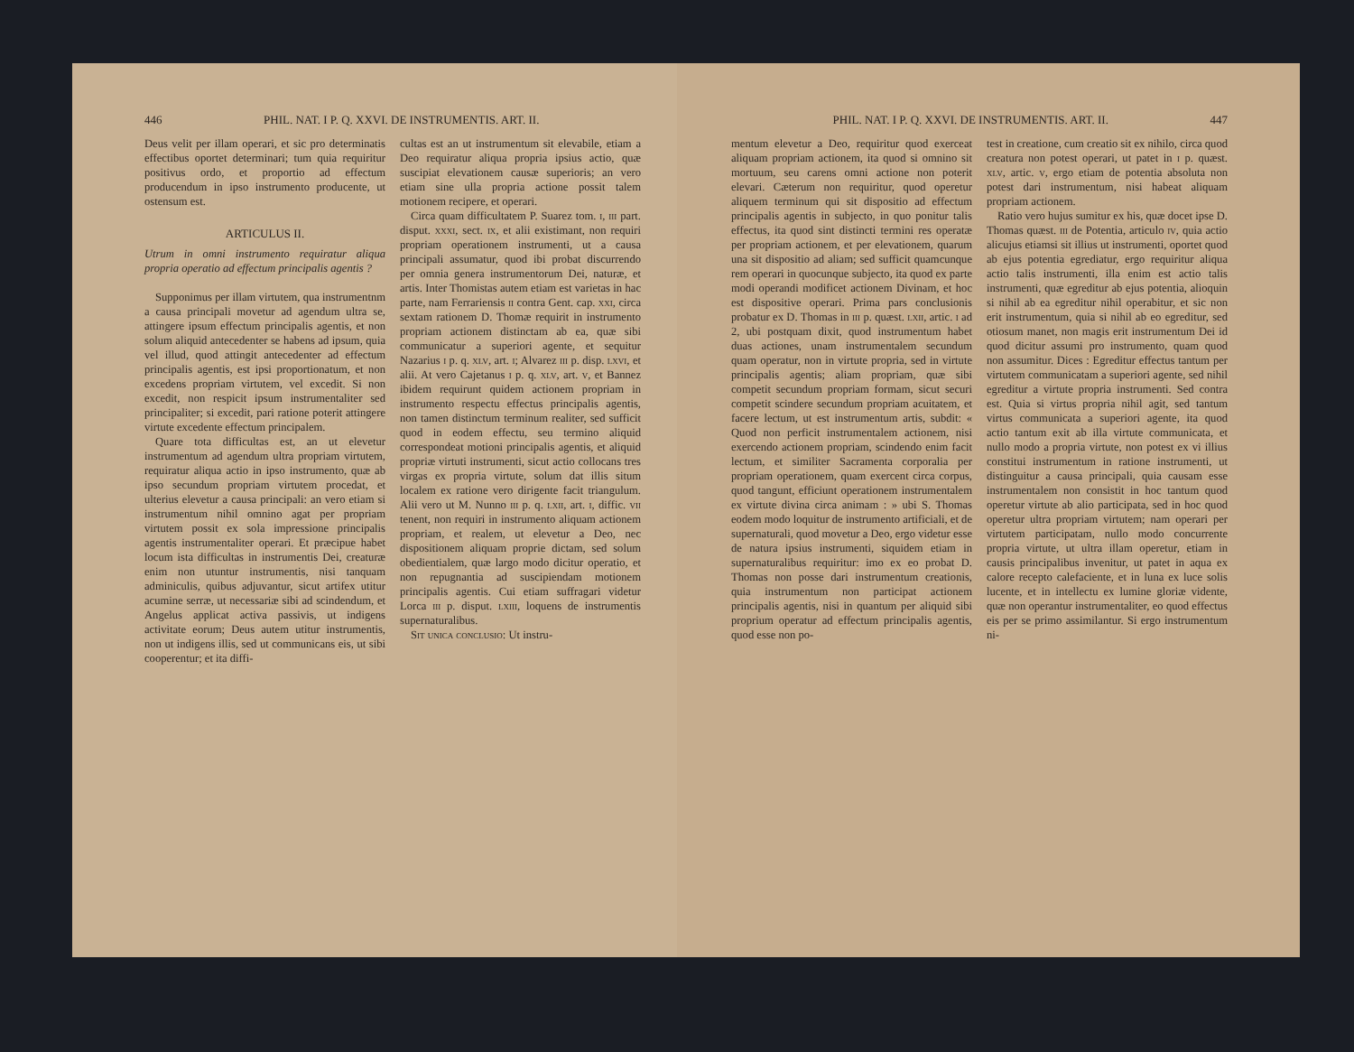446 PHIL. NAT. I P. Q. XXVI. DE INSTRUMENTIS. ART. II.
Deus velit per illam operari, et sic pro determinatis effectibus oportet determinari; tum quia requiritur positivus ordo, et proportio ad effectum producendum in ipso instrumento producente, ut ostensum est.
ARTICULUS II.
Utrum in omni instrumento requiratur aliqua propria operatio ad effectum principalis agentis ?
Supponimus per illam virtutem, qua instrumentnm a causa principali movetur ad agendum ultra se, attingere ipsum effectum principalis agentis, et non solum aliquid antecedenter se habens ad ipsum, quia vel illud, quod attingit antecedenter ad effectum principalis agentis, est ipsi proportionatum, et non excedens propriam virtutem, vel excedit. Si non excedit, non respicit ipsum instrumentaliter sed principaliter; si excedit, pari ratione poterit attingere virtute excedente effectum principalem.
Quare tota difficultas est, an ut elevetur instrumentum ad agendum ultra propriam virtutem, requiratur aliqua actio in ipso instrumento, quæ ab ipso secundum propriam virtutem procedat, et ulterius elevetur a causa principali: an vero etiam si instrumentum nihil omnino agat per propriam virtutem possit ex sola impressione principalis agentis instrumentaliter operari. Et præcipue habet locum ista difficultas in instrumentis Dei, creaturæ enim non utuntur instrumentis, nisi tanquam adminiculis, quibus adjuvantur, sicut artifex utitur acumine serræ, ut necessariæ sibi ad scindendum, et Angelus applicat activa passivis, ut indigens activitate eorum; Deus autem utitur instrumentis, non ut indigens illis, sed ut communicans eis, ut sibi cooperentur; et ita diffi-
cultas est an ut instrumentum sit elevabile, etiam a Deo requiratur aliqua propria ipsius actio, quæ suscipiat elevationem causæ superioris; an vero etiam sine ulla propria actione possit talem motionem recipere, et operari.
Circa quam difficultatem P. Suarez tom. i, iii part. disput. xxxi, sect. ix, et alii existimant, non requiri propriam operationem instrumenti, ut a causa principali assumatur, quod ibi probat discurrendo per omnia genera instrumentorum Dei, naturæ, et artis. Inter Thomistas autem etiam est varietas in hac parte, nam Ferrariensis ii contra Gent. cap. xxi, circa sextam rationem D. Thomæ requirit in instrumento propriam actionem distinctam ab ea, quæ sibi communicatur a superiori agente, et sequitur Nazarius i p. q. xlv, art. i; Alvarez iii p. disp. lxvi, et alii. At vero Cajetanus i p. q. xlv, art. v, et Bannez ibidem requirunt quidem actionem propriam in instrumento respectu effectus principalis agentis, non tamen distinctum terminum realiter, sed sufficit quod in eodem effectu, seu termino aliquid correspondeat motioni principalis agentis, et aliquid propriæ virtuti instrumenti, sicut actio collocans tres virgas ex propria virtute, solum dat illis situm localem ex ratione vero dirigente facit triangulum. Alii vero ut M. Nunno iii p. q. lxii, art. i, diffic. vii tenent, non requiri in instrumento aliquam actionem propriam, et realem, ut elevetur a Deo, nec dispositionem aliquam proprie dictam, sed solum obedientialem, quæ largo modo dicitur operatio, et non repugnantia ad suscipiendam motionem principalis agentis. Cui etiam suffragari videtur Lorca iii p. disput. lxiii, loquens de instrumentis supernaturalibus.
Sit unica conclusio: Ut instru-
PHIL. NAT. I P. Q. XXVI. DE INSTRUMENTIS. ART. II. 447
mentum elevetur a Deo, requiritur quod exerceat aliquam propriam actionem, ita quod si omnino sit mortuum, seu carens omni actione non poterit elevari. Cæterum non requiritur, quod operetur aliquem terminum qui sit dispositio ad effectum principalis agentis in subjecto, in quo ponitur talis effectus, ita quod sint distincti termini res operatæ per propriam actionem, et per elevationem, quarum una sit dispositio ad aliam; sed sufficit quamcunque rem operari in quocunque subjecto, ita quod ex parte modi operandi modificet actionem Divinam, et hoc est dispositive operari. Prima pars conclusionis probatur ex D. Thomas in iii p. quæst. lxii, artic. i ad 2, ubi postquam dixit, quod instrumentum habet duas actiones, unam instrumentalem secundum quam operatur, non in virtute propria, sed in virtute principalis agentis; aliam propriam, quæ sibi competit secundum propriam formam, sicut securi competit scindere secundum propriam acuitatem, et facere lectum, ut est instrumentum artis, subdit: « Quod non perficit instrumentalem actionem, nisi exercendo actionem propriam, scindendo enim facit lectum, et similiter Sacramenta corporalia per propriam operationem, quam exercent circa corpus, quod tangunt, efficiunt operationem instrumentalem ex virtute divina circa animam : » ubi S. Thomas eodem modo loquitur de instrumento artificiali, et de supernaturali, quod movetur a Deo, ergo videtur esse de natura ipsius instrumenti, siquidem etiam in supernaturalibus requiritur: imo ex eo probat D. Thomas non posse dari instrumentum creationis, quia instrumentum non participat actionem principalis agentis, nisi in quantum per aliquid sibi proprium operatur ad effectum principalis agentis, quod esse non po-
test in creatione, cum creatio sit ex nihilo, circa quod creatura non potest operari, ut patet in i p. quæst. xlv, artic. v, ergo etiam de potentia absoluta non potest dari instrumentum, nisi habeat aliquam propriam actionem.
Ratio vero hujus sumitur ex his, quæ docet ipse D. Thomas quæst. iii de Potentia, articulo iv, quia actio alicujus etiamsi sit illius ut instrumenti, oportet quod ab ejus potentia egrediatur, ergo requiritur aliqua actio talis instrumenti, illa enim est actio talis instrumenti, quæ egreditur ab ejus potentia, alioquin si nihil ab ea egreditur nihil operabitur, et sic non erit instrumentum, quia si nihil ab eo egreditur, sed otiosum manet, non magis erit instrumentum Dei id quod dicitur assumi pro instrumento, quam quod non assumitur. Dices : Egreditur effectus tantum per virtutem communicatam a superiori agente, sed nihil egreditur a virtute propria instrumenti. Sed contra est. Quia si virtus propria nihil agit, sed tantum virtus communicata a superiori agente, ita quod actio tantum exit ab illa virtute communicata, et nullo modo a propria virtute, non potest ex vi illius constitui instrumentum in ratione instrumenti, ut distinguitur a causa principali, quia causam esse instrumentalem non consistit in hoc tantum quod operetur virtute ab alio participata, sed in hoc quod operetur ultra propriam virtutem; nam operari per virtutem participatam, nullo modo concurrente propria virtute, ut ultra illam operetur, etiam in causis principalibus invenitur, ut patet in aqua ex calore recepto calefaciente, et in luna ex luce solis lucente, et in intellectu ex lumine gloriæ vidente, quæ non operantur instrumentaliter, eo quod effectus eis per se primo assimilantur. Si ergo instrumentum ni-